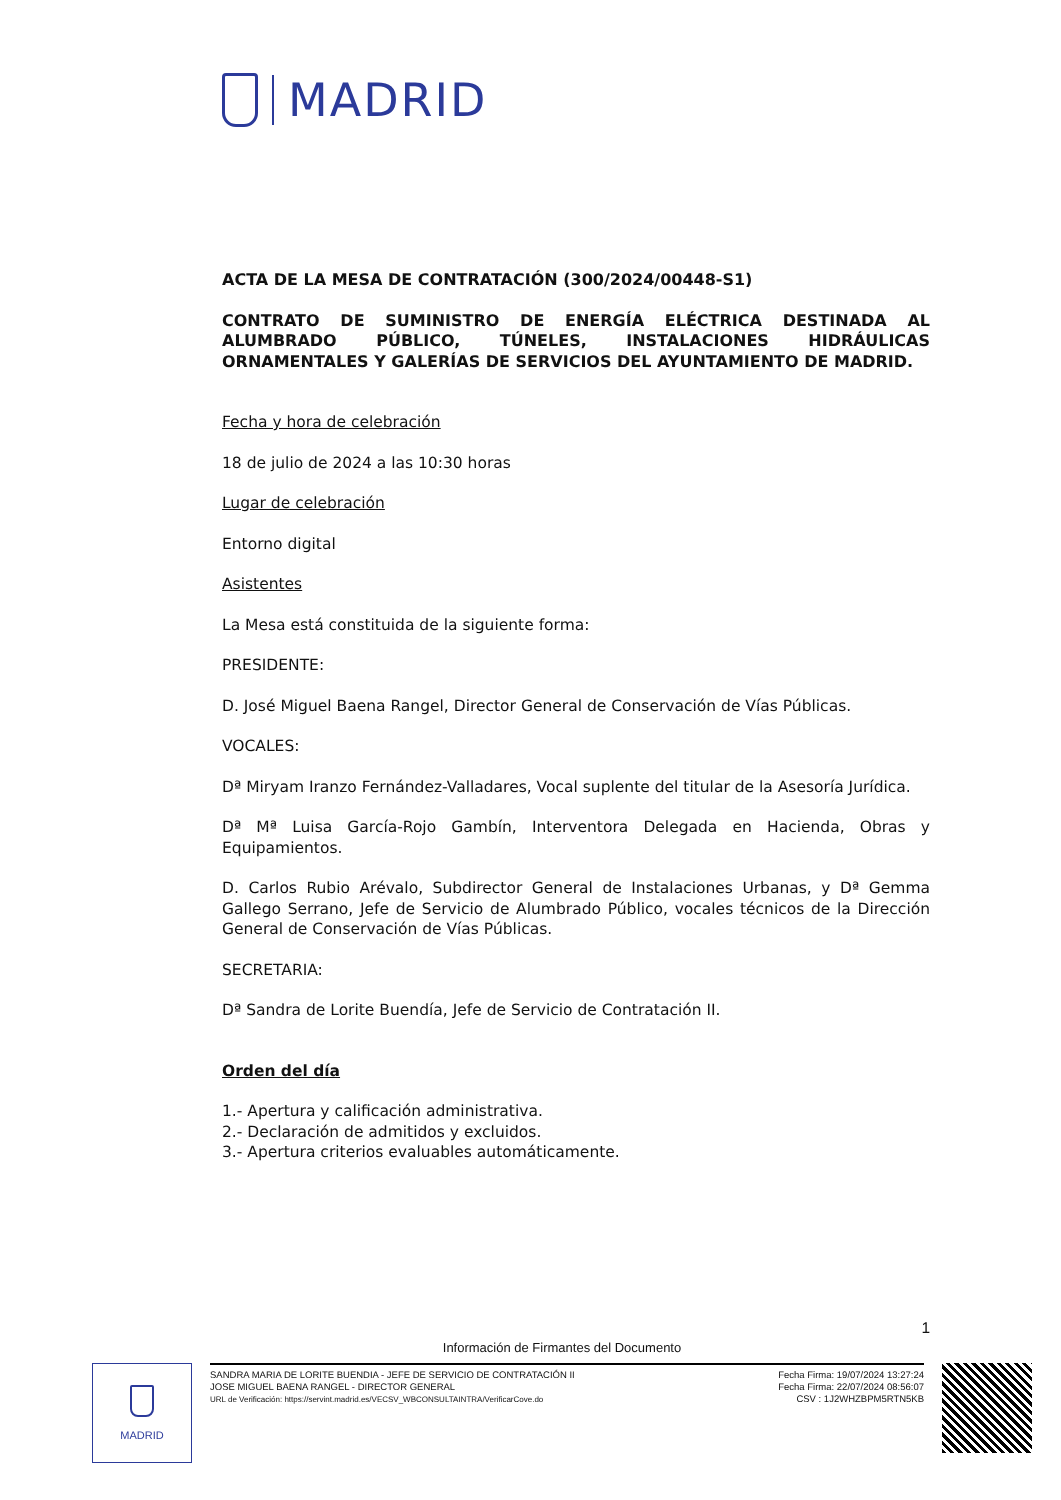MADRID
ACTA DE LA MESA DE CONTRATACIÓN (300/2024/00448-S1)
CONTRATO DE SUMINISTRO DE ENERGÍA ELÉCTRICA DESTINADA AL ALUMBRADO PÚBLICO, TÚNELES, INSTALACIONES HIDRÁULICAS ORNAMENTALES Y GALERÍAS DE SERVICIOS DEL AYUNTAMIENTO DE MADRID.
Fecha y hora de celebración
18 de julio de 2024 a las 10:30 horas
Lugar de celebración
Entorno digital
Asistentes
La Mesa está constituida de la siguiente forma:
PRESIDENTE:
D. José Miguel Baena Rangel, Director General de Conservación de Vías Públicas.
VOCALES:
Dª Miryam Iranzo Fernández-Valladares, Vocal suplente del titular de la Asesoría Jurídica.
Dª Mª Luisa García-Rojo Gambín, Interventora Delegada en Hacienda, Obras y Equipamientos.
D. Carlos Rubio Arévalo, Subdirector General de Instalaciones Urbanas, y Dª Gemma Gallego Serrano, Jefe de Servicio de Alumbrado Público, vocales técnicos de la Dirección General de Conservación de Vías Públicas.
SECRETARIA:
Dª Sandra de Lorite Buendía, Jefe de Servicio de Contratación II.
Orden del día
1.- Apertura y calificación administrativa.
2.- Declaración de admitidos y excluidos.
3.- Apertura criterios evaluables automáticamente.
1
Información de Firmantes del Documento
MADRID
SANDRA MARIA DE LORITE BUENDIA - JEFE DE SERVICIO DE CONTRATACIÓN II
JOSE MIGUEL BAENA RANGEL - DIRECTOR GENERAL
URL de Verificación: https://servint.madrid.es/VECSV_WBCONSULTAINTRA/VerificarCove.do
Fecha Firma: 19/07/2024 13:27:24
Fecha Firma: 22/07/2024 08:56:07
CSV : 1J2WHZBPM5RTN5KB